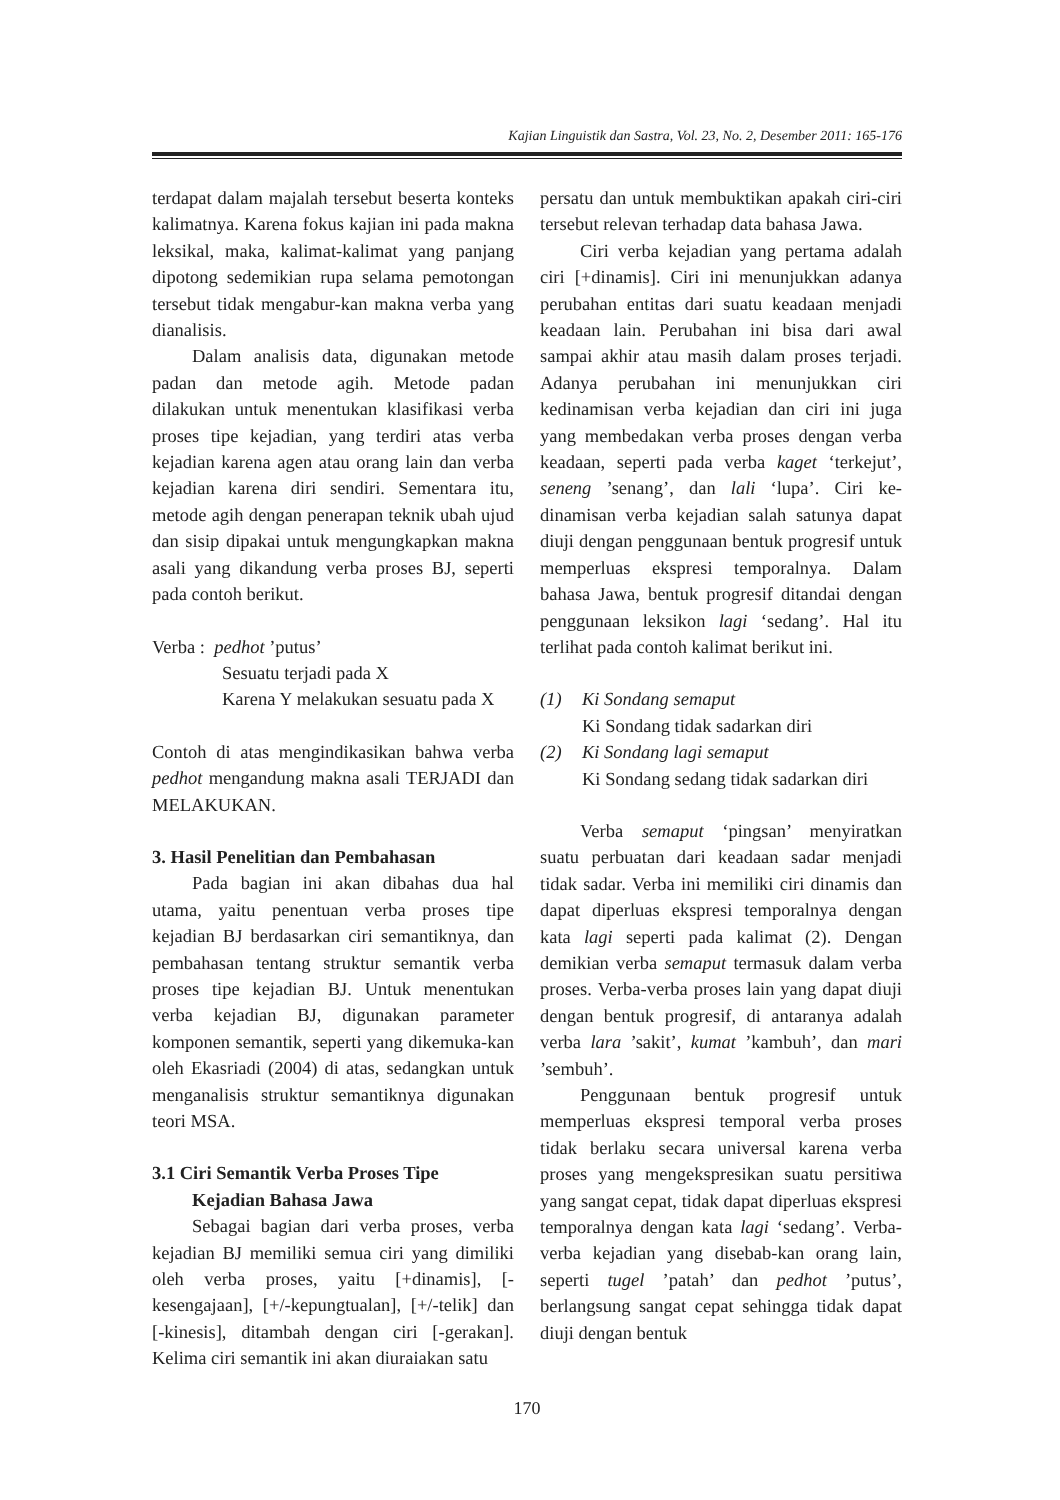Kajian Linguistik dan Sastra, Vol. 23, No. 2, Desember 2011: 165-176
terdapat dalam majalah tersebut beserta konteks kalimatnya. Karena fokus kajian ini pada makna leksikal, maka, kalimat-kalimat yang panjang dipotong sedemikian rupa selama pemotongan tersebut tidak mengabur-kan makna verba yang dianalisis.
Dalam analisis data, digunakan metode padan dan metode agih. Metode padan dilakukan untuk menentukan klasifikasi verba proses tipe kejadian, yang terdiri atas verba kejadian karena agen atau orang lain dan verba kejadian karena diri sendiri. Sementara itu, metode agih dengan penerapan teknik ubah ujud dan sisip dipakai untuk mengungkapkan makna asali yang dikandung verba proses BJ, seperti pada contoh berikut.
Verba : pedhot ’putus’
Sesuatu terjadi pada X
Karena Y melakukan sesuatu pada X
Contoh di atas mengindikasikan bahwa verba pedhot mengandung makna asali TERJADI dan MELAKUKAN.
3. Hasil Penelitian dan Pembahasan
Pada bagian ini akan dibahas dua hal utama, yaitu penentuan verba proses tipe kejadian BJ berdasarkan ciri semantiknya, dan pembahasan tentang struktur semantik verba proses tipe kejadian BJ. Untuk menentukan verba kejadian BJ, digunakan parameter komponen semantik, seperti yang dikemuka-kan oleh Ekasriadi (2004) di atas, sedangkan untuk menganalisis struktur semantiknya digunakan teori MSA.
3.1 Ciri Semantik Verba Proses Tipe
Kejadian Bahasa Jawa
Sebagai bagian dari verba proses, verba kejadian BJ memiliki semua ciri yang dimiliki oleh verba proses, yaitu [+dinamis], [-kesengajaan], [+/-kepungtualan], [+/-telik] dan [-kinesis], ditambah dengan ciri [-gerakan]. Kelima ciri semantik ini akan diuraiakan satu
persatu dan untuk membuktikan apakah ciri-ciri tersebut relevan terhadap data bahasa Jawa.
Ciri verba kejadian yang pertama adalah ciri [+dinamis]. Ciri ini menunjukkan adanya perubahan entitas dari suatu keadaan menjadi keadaan lain. Perubahan ini bisa dari awal sampai akhir atau masih dalam proses terjadi. Adanya perubahan ini menunjukkan ciri kedinamisan verba kejadian dan ciri ini juga yang membedakan verba proses dengan verba keadaan, seperti pada verba kaget ‘terkejut’, seneng ’senang’, dan lali ‘lupa’. Ciri ke-dinamisan verba kejadian salah satunya dapat diuji dengan penggunaan bentuk progresif untuk memperluas ekspresi temporalnya. Dalam bahasa Jawa, bentuk progresif ditandai dengan penggunaan leksikon lagi ‘sedang’. Hal itu terlihat pada contoh kalimat berikut ini.
(1) Ki Sondang semaput
Ki Sondang tidak sadarkan diri
(2) Ki Sondang lagi semaput
Ki Sondang sedang tidak sadarkan diri
Verba semaput ‘pingsan’ menyiratkan suatu perbuatan dari keadaan sadar menjadi tidak sadar. Verba ini memiliki ciri dinamis dan dapat diperluas ekspresi temporalnya dengan kata lagi seperti pada kalimat (2). Dengan demikian verba semaput termasuk dalam verba proses. Verba-verba proses lain yang dapat diuji dengan bentuk progresif, di antaranya adalah verba lara ’sakit’, kumat ’kambuh’, dan mari ’sembuh’.
Penggunaan bentuk progresif untuk memperluas ekspresi temporal verba proses tidak berlaku secara universal karena verba proses yang mengekspresikan suatu persitiwa yang sangat cepat, tidak dapat diperluas ekspresi temporalnya dengan kata lagi ‘sedang’. Verba-verba kejadian yang disebab-kan orang lain, seperti tugel ’patah’ dan pedhot ’putus’, berlangsung sangat cepat sehingga tidak dapat diuji dengan bentuk
170